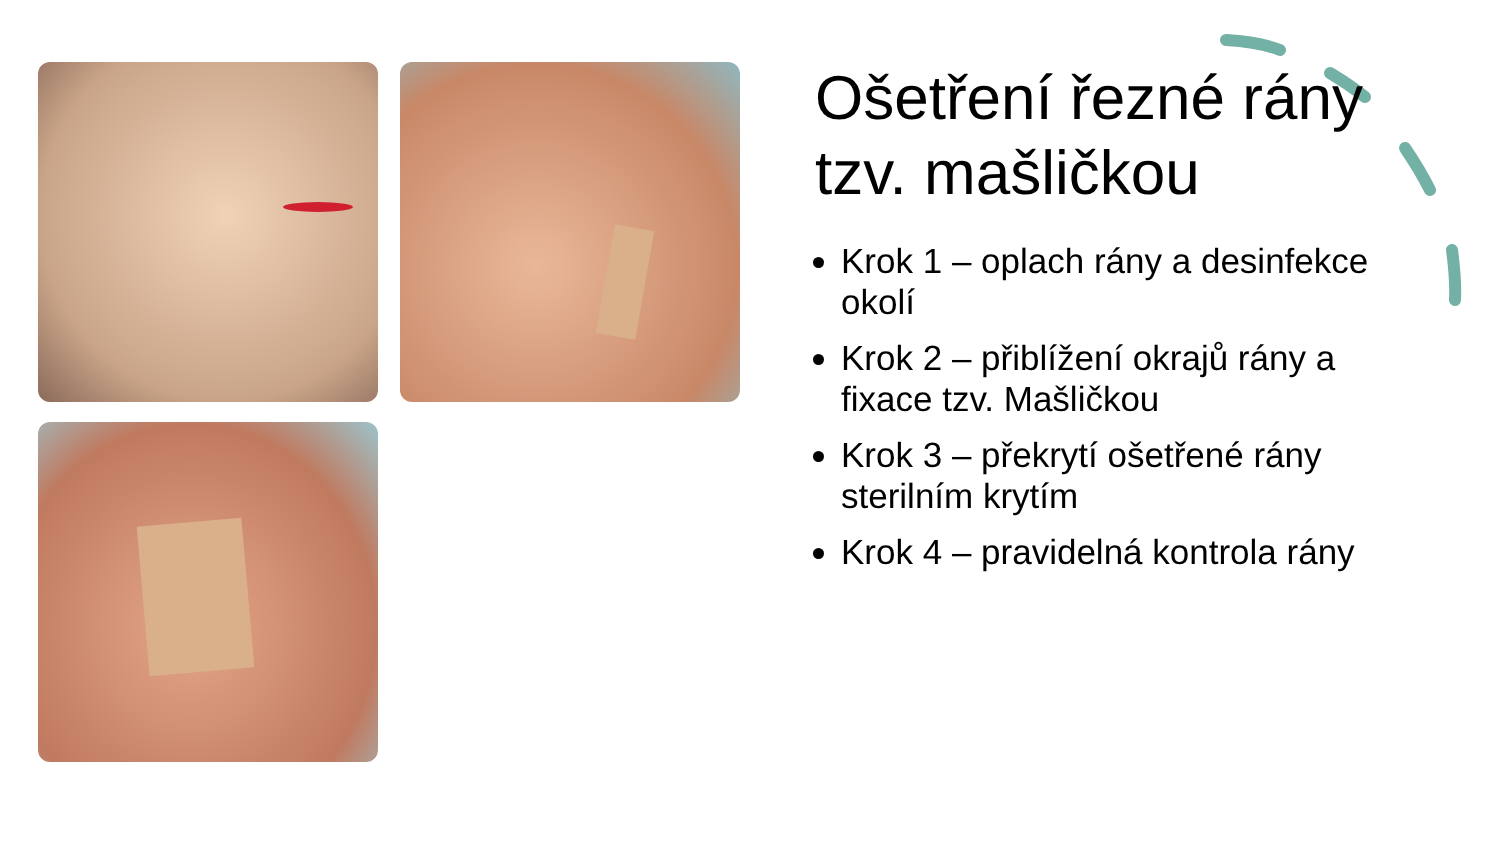Ošetření řezné rány tzv. mašličkou
Krok 1 – oplach rány a desinfekce okolí
Krok 2 – přiblížení okrajů rány a fixace tzv. Mašličkou
Krok 3 – překrytí ošetřené rány sterilním krytím
Krok 4 – pravidelná kontrola rány